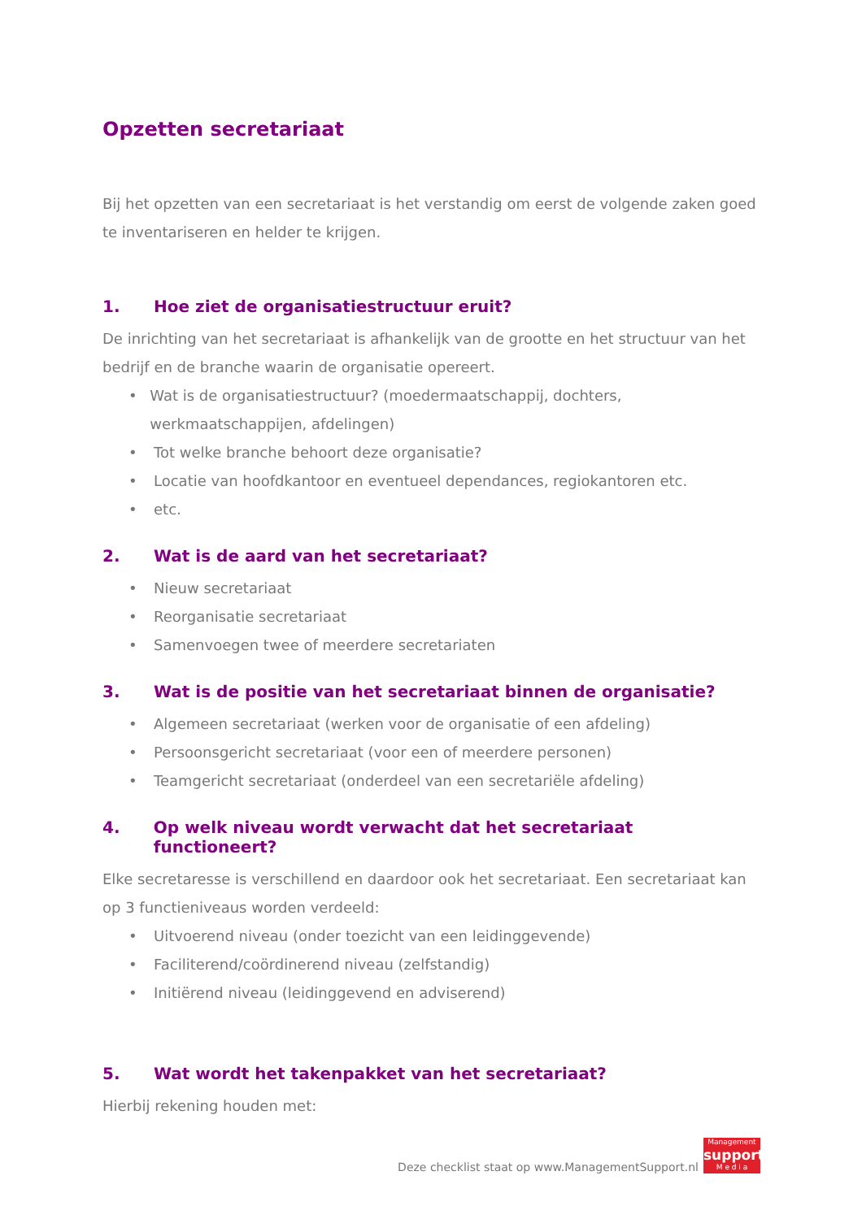Opzetten secretariaat
Bij het opzetten van een secretariaat is het verstandig om eerst de volgende zaken goed te inventariseren en helder te krijgen.
1. Hoe ziet de organisatiestructuur eruit?
De inrichting van het secretariaat is afhankelijk van de grootte en het structuur van het bedrijf en de branche waarin de organisatie opereert.
• Wat is de organisatiestructuur? (moedermaatschappij, dochters, werkmaatschappijen, afdelingen)
• Tot welke branche behoort deze organisatie?
• Locatie van hoofdkantoor en eventueel dependances, regiokantoren etc.
• etc.
2. Wat is de aard van het secretariaat?
• Nieuw secretariaat
• Reorganisatie secretariaat
• Samenvoegen twee of meerdere secretariaten
3. Wat is de positie van het secretariaat binnen de organisatie?
• Algemeen secretariaat (werken voor de organisatie of een afdeling)
• Persoonsgericht secretariaat (voor een of meerdere personen)
• Teamgericht secretariaat (onderdeel van een secretariële afdeling)
4. Op welk niveau wordt verwacht dat het secretariaat functioneert?
Elke secretaresse is verschillend en daardoor ook het secretariaat. Een secretariaat kan op 3 functieniveaus worden verdeeld:
• Uitvoerend niveau (onder toezicht van een leidinggevende)
• Faciliterend/coördinerend niveau (zelfstandig)
• Initiërend niveau (leidinggevend en adviserend)
5. Wat wordt het takenpakket van het secretariaat?
Hierbij rekening houden met:
Deze checklist staat op www.ManagementSupport.nl
Management
support
M e d i a